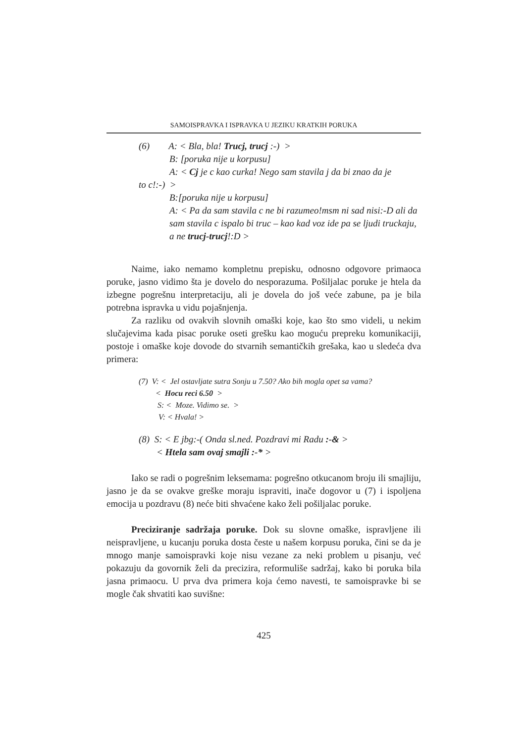SAMOISPRAVKA I ISPRAVKA U JEZIKU KRATKIH PORUKA
(6) A: < Bla, bla! Trucj, trucj :-) >
B: [poruka nije u korpusu]
A: < Cj je c kao curka! Nego sam stavila j da bi znao da je
to c!:-) >
B:[poruka nije u korpusu]
A: < Pa da sam stavila c ne bi razumeo!msm ni sad nisi:-D ali da sam stavila c ispalo bi truc – kao kad voz ide pa se ljudi truckaju, a ne trucj-trucj!:D >
Naime, iako nemamo kompletnu prepisku, odnosno odgovore primaoca poruke, jasno vidimo šta je dovelo do nesporazuma. Pošiljalac poruke je htela da izbegne pogrešnu interpretaciju, ali je dovela do još veće zabune, pa je bila potrebna ispravka u vidu pojašnjenja.
Za razliku od ovakvih slovnih omaški koje, kao što smo videli, u nekim slučajevima kada pisac poruke oseti grešku kao moguću prepreku komunikaciji, postoje i omaške koje dovode do stvarnih semantičkih grešaka, kao u sledeća dva primera:
(7) V: < Jel ostavljate sutra Sonju u 7.50? Ako bih mogla opet sa vama?
< Hocu reci 6.50 >
S: < Moze. Vidimo se. >
V: < Hvala! >
(8) S: < E jbg:-( Onda sl.ned. Pozdravi mi Radu :-& >
< Htela sam ovaj smajli :-* >
Iako se radi o pogrešnim leksemama: pogrešno otkucanom broju ili smajliju, jasno je da se ovakve greške moraju ispraviti, inače dogovor u (7) i ispoljena emocija u pozdravu (8) neće biti shvaćene kako želi pošiljalac poruke.
Preciziranje sadržaja poruke. Dok su slovne omaške, ispravljene ili neispravljene, u kucanju poruka dosta česte u našem korpusu poruka, čini se da je mnogo manje samoispravki koje nisu vezane za neki problem u pisanju, već pokazuju da govornik želi da precizira, reformuliše sadržaj, kako bi poruka bila jasna primaocu. U prva dva primera koja ćemo navesti, te samoispravke bi se mogle čak shvatiti kao suvišne:
425